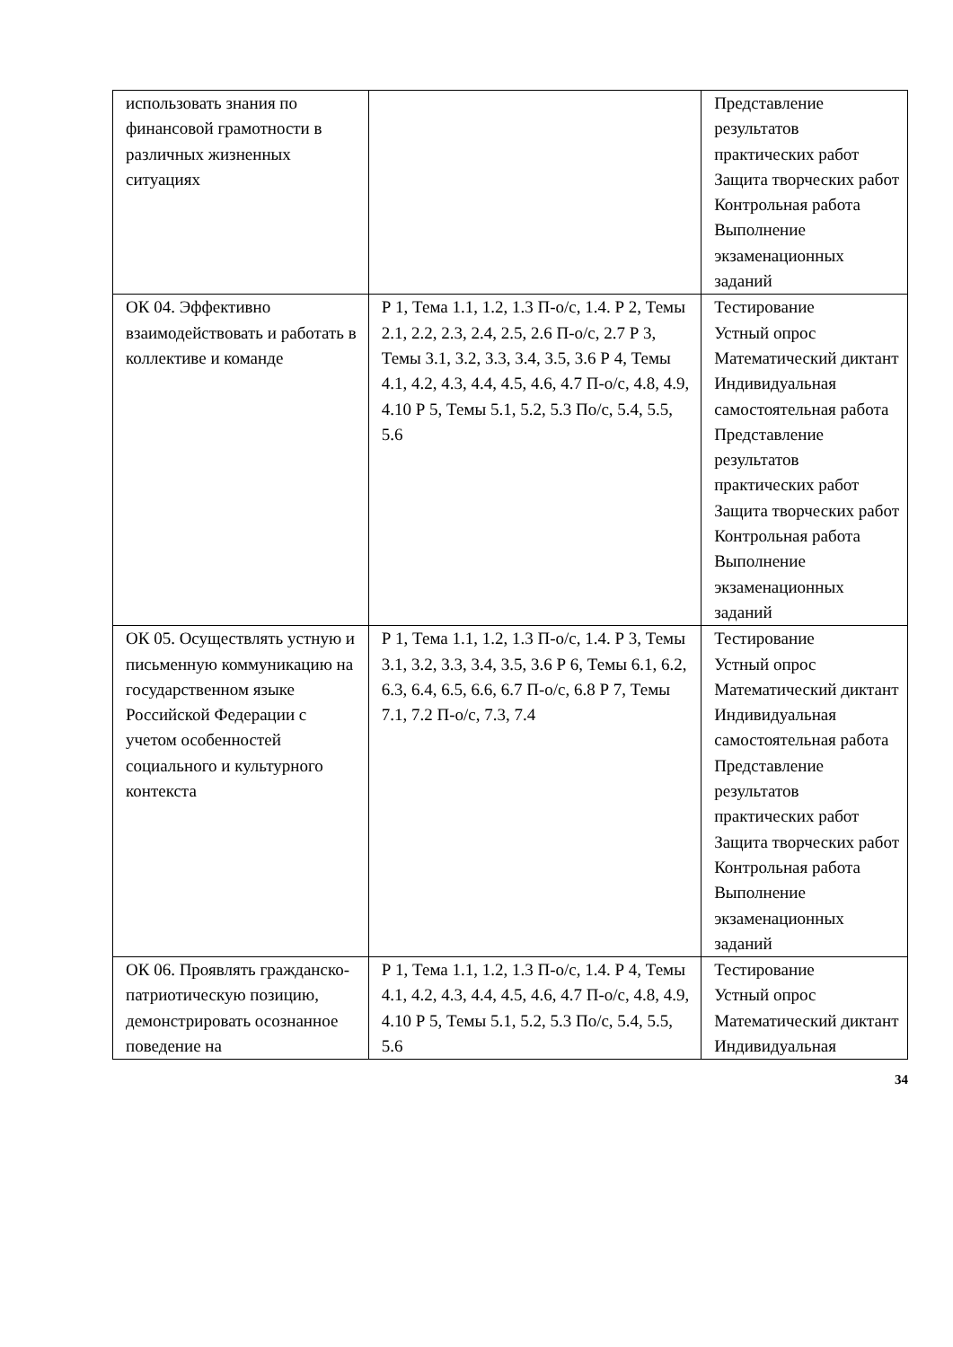| использовать знания по финансовой грамотности в различных жизненных ситуациях | | Представление результатов практических работ Защита творческих работ Контрольная работа Выполнение экзаменационных заданий |
| ОК 04. Эффективно взаимодействовать и работать в коллективе и команде | Р 1, Тема 1.1, 1.2, 1.3 П-о/с, 1.4. Р 2, Темы 2.1, 2.2, 2.3, 2.4, 2.5, 2.6 П-о/с, 2.7 Р 3, Темы 3.1, 3.2, 3.3, 3.4, 3.5, 3.6 Р 4, Темы 4.1, 4.2, 4.3, 4.4, 4.5, 4.6, 4.7 П-о/с, 4.8, 4.9, 4.10 Р 5, Темы 5.1, 5.2, 5.3 По/с, 5.4, 5.5, 5.6 | Тестирование Устный опрос Математический диктант Индивидуальная самостоятельная работа Представление результатов практических работ Защита творческих работ Контрольная работа Выполнение экзаменационных заданий |
| ОК 05. Осуществлять устную и письменную коммуникацию на государственном языке Российской Федерации с учетом особенностей социального и культурного контекста | Р 1, Тема 1.1, 1.2, 1.3 П-о/с, 1.4. Р 3, Темы 3.1, 3.2, 3.3, 3.4, 3.5, 3.6 Р 6, Темы 6.1, 6.2, 6.3, 6.4, 6.5, 6.6, 6.7 П-о/с, 6.8 Р 7, Темы 7.1, 7.2 П-о/с, 7.3, 7.4 | Тестирование Устный опрос Математический диктант Индивидуальная самостоятельная работа Представление результатов практических работ Защита творческих работ Контрольная работа Выполнение экзаменационных заданий |
| ОК 06. Проявлять гражданско-патриотическую позицию, демонстрировать осознанное поведение на | Р 1, Тема 1.1, 1.2, 1.3 П-о/с, 1.4. Р 4, Темы 4.1, 4.2, 4.3, 4.4, 4.5, 4.6, 4.7 П-о/с, 4.8, 4.9, 4.10 Р 5, Темы 5.1, 5.2, 5.3 По/с, 5.4, 5.5, 5.6 | Тестирование Устный опрос Математический диктант Индивидуальная |
34